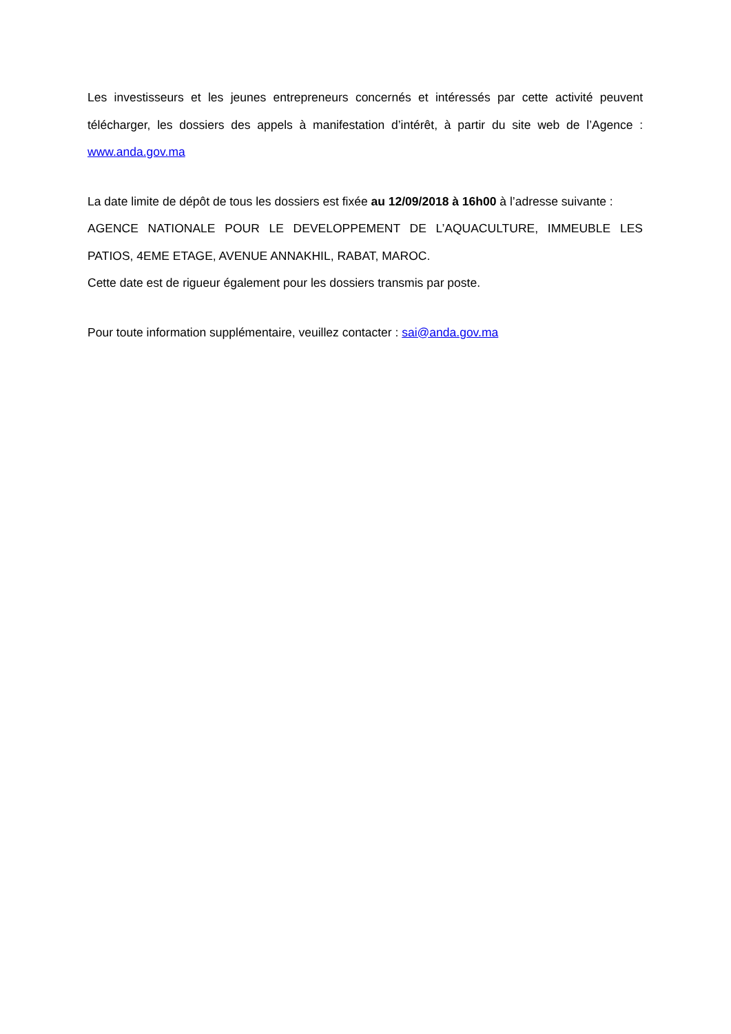Les investisseurs et les jeunes entrepreneurs concernés et intéressés par cette activité peuvent télécharger, les dossiers des appels à manifestation d’intérêt, à partir du site web de l’Agence : www.anda.gov.ma
La date limite de dépôt de tous les dossiers est fixée au 12/09/2018 à 16h00 à l’adresse suivante :
AGENCE NATIONALE POUR LE DEVELOPPEMENT DE L’AQUACULTURE, IMMEUBLE LES PATIOS, 4EME ETAGE, AVENUE ANNAKHIL, RABAT, MAROC.
Cette date est de rigueur également pour les dossiers transmis par poste.
Pour toute information supplémentaire, veuillez contacter : sai@anda.gov.ma